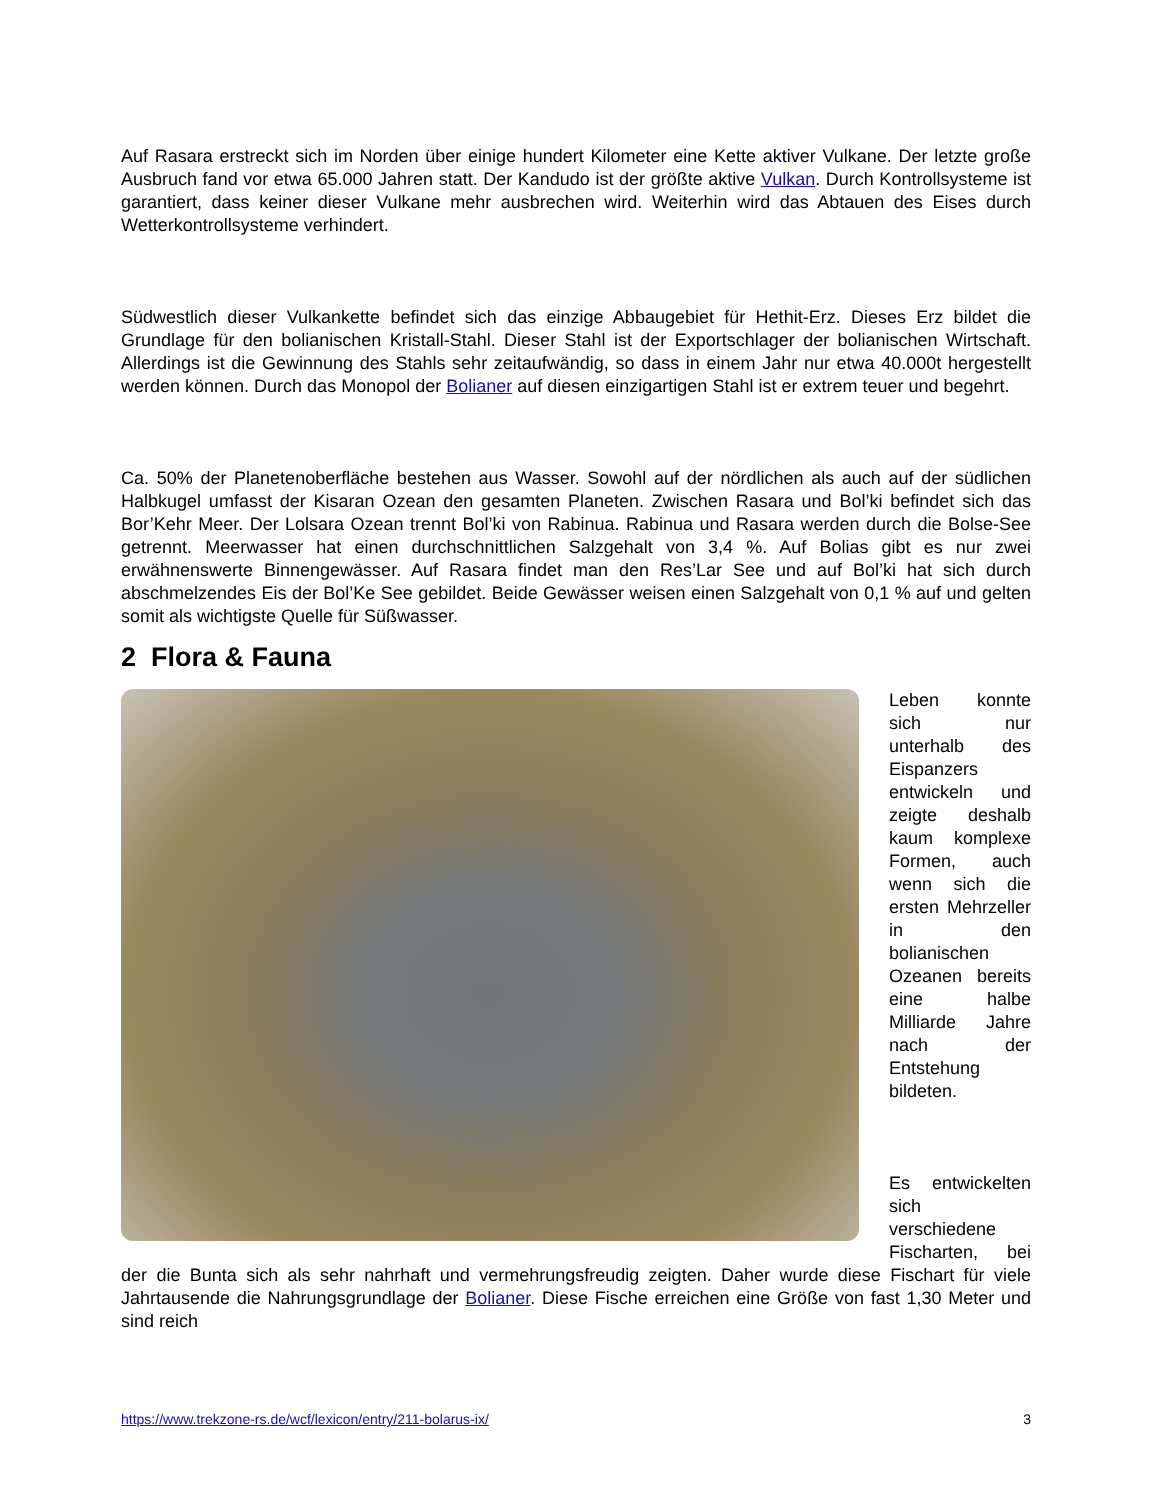Auf Rasara erstreckt sich im Norden über einige hundert Kilometer eine Kette aktiver Vulkane. Der letzte große Ausbruch fand vor etwa 65.000 Jahren statt. Der Kandudo ist der größte aktive Vulkan. Durch Kontrollsysteme ist garantiert, dass keiner dieser Vulkane mehr ausbrechen wird. Weiterhin wird das Abtauen des Eises durch Wetterkontrollsysteme verhindert.
Südwestlich dieser Vulkankette befindet sich das einzige Abbaugebiet für Hethit-Erz. Dieses Erz bildet die Grundlage für den bolianischen Kristall-Stahl. Dieser Stahl ist der Exportschlager der bolianischen Wirtschaft. Allerdings ist die Gewinnung des Stahls sehr zeitaufwändig, so dass in einem Jahr nur etwa 40.000t hergestellt werden können. Durch das Monopol der Bolianer auf diesen einzigartigen Stahl ist er extrem teuer und begehrt.
Ca. 50% der Planetenoberfläche bestehen aus Wasser. Sowohl auf der nördlichen als auch auf der südlichen Halbkugel umfasst der Kisaran Ozean den gesamten Planeten. Zwischen Rasara und Bol’ki befindet sich das Bor’Kehr Meer. Der Lolsara Ozean trennt Bol’ki von Rabinua. Rabinua und Rasara werden durch die Bolse-See getrennt. Meerwasser hat einen durchschnittlichen Salzgehalt von 3,4 %. Auf Bolias gibt es nur zwei erwähnenswerte Binnengewässer. Auf Rasara findet man den Res’Lar See und auf Bol’ki hat sich durch abschmelzendes Eis der Bol’Ke See gebildet. Beide Gewässer weisen einen Salzgehalt von 0,1 % auf und gelten somit als wichtigste Quelle für Süßwasser.
2 Flora & Fauna
Leben konnte sich nur unterhalb des Eispanzers entwickeln und zeigte deshalb kaum komplexe Formen, auch wenn sich die ersten Mehrzeller in den bolianischen Ozeanen bereits eine halbe Milliarde Jahre nach der Entstehung bildeten.
Es entwickelten sich verschiedene Fischarten, bei der die Bunta sich als sehr nahrhaft und vermehrungsfreudig zeigten. Daher wurde diese Fischart für viele Jahrtausende die Nahrungsgrundlage der Bolianer. Diese Fische erreichen eine Größe von fast 1,30 Meter und sind reich
https://www.trekzone-rs.de/wcf/lexicon/entry/211-bolarus-ix/ 3